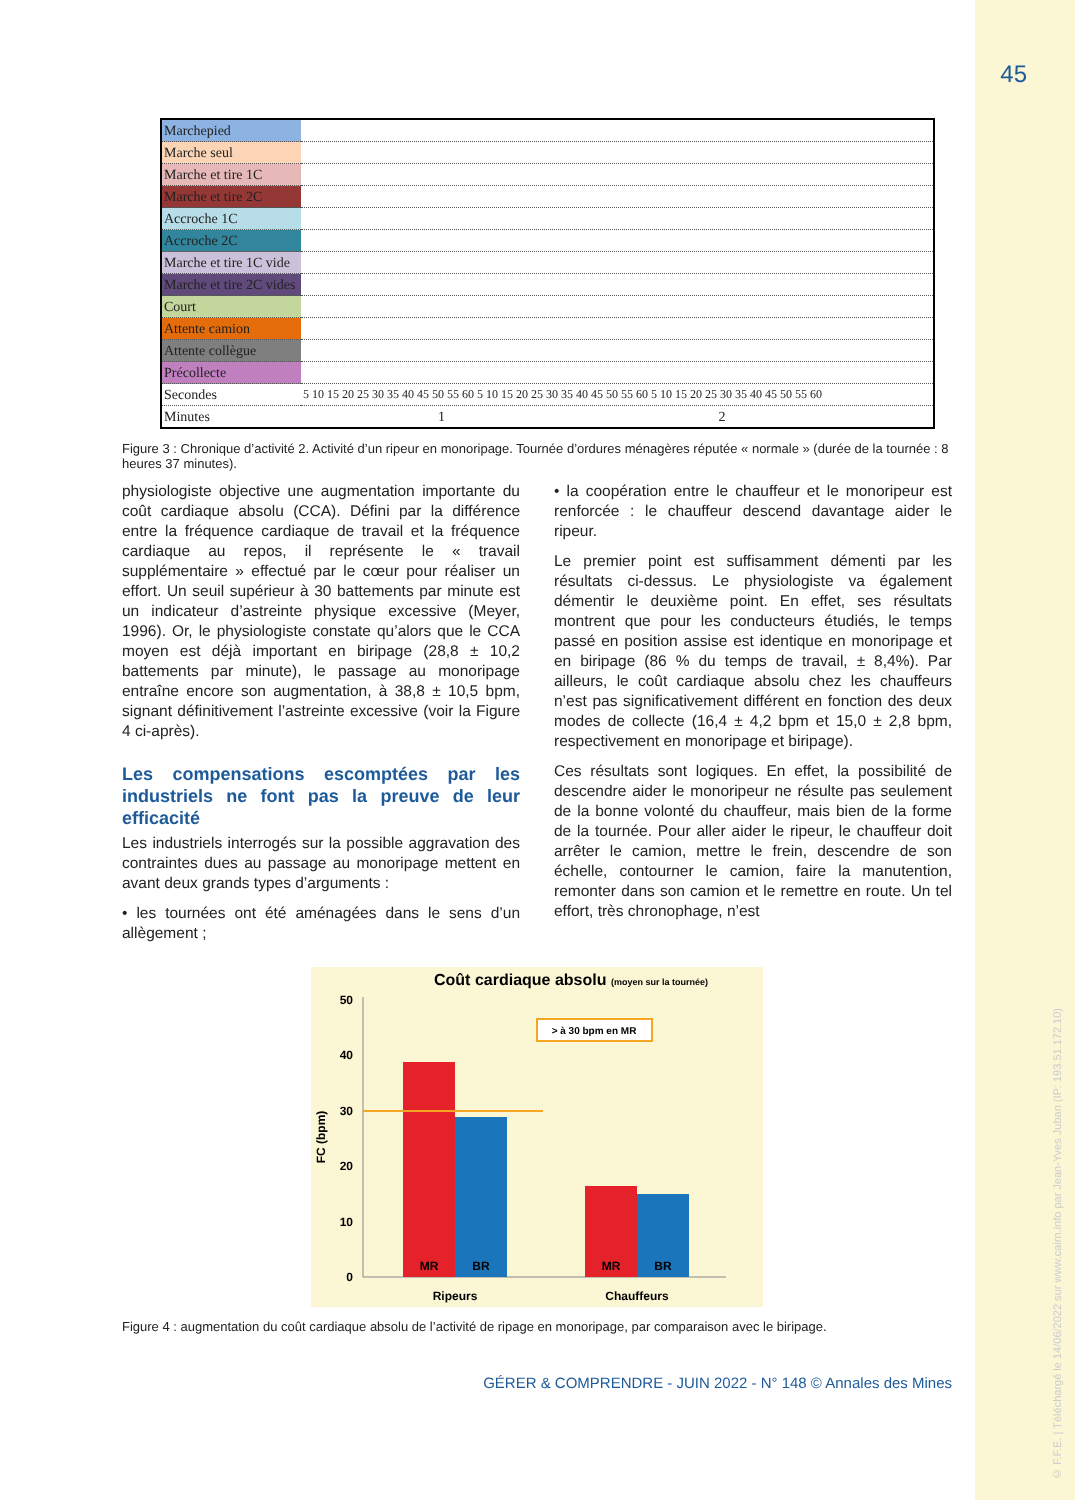45
| Marchepied | |
| Marche seul | |
| Marche et tire 1C | |
| Marche et tire 2C | |
| Accroche 1C | |
| Accroche 2C | |
| Marche et tire 1C vide | |
| Marche et tire 2C vides | |
| Court | |
| Attente camion | |
| Attente collègue | |
| Précollecte | |
| Secondes | 5 10 15 20 25 30 35 40 45 50 55 60 5 10 15 20 25 30 35 40 45 50 55 60 5 10 15 20 25 30 35 40 45 50 55 60 |
| Minutes | 1 2 |
Figure 3 : Chronique d’activité 2. Activité d’un ripeur en monoripage. Tournée d’ordures ménagères réputée « normale » (durée de la tournée : 8 heures 37 minutes).
physiologiste objective une augmentation importante du coût cardiaque absolu (CCA). Défini par la différence entre la fréquence cardiaque de travail et la fréquence cardiaque au repos, il représente le « travail supplémentaire » effectué par le cœur pour réaliser un effort. Un seuil supérieur à 30 battements par minute est un indicateur d’astreinte physique excessive (Meyer, 1996). Or, le physiologiste constate qu’alors que le CCA moyen est déjà important en biripage (28,8 ± 10,2 battements par minute), le passage au monoripage entraîne encore son augmentation, à 38,8 ± 10,5 bpm, signant définitivement l’astreinte excessive (voir la Figure 4 ci-après).
Les compensations escomptées par les industriels ne font pas la preuve de leur efficacité
Les industriels interrogés sur la possible aggravation des contraintes dues au passage au monoripage mettent en avant deux grands types d’arguments :
• les tournées ont été aménagées dans le sens d’un allègement ;
• la coopération entre le chauffeur et le monoripeur est renforcée : le chauffeur descend davantage aider le ripeur.
Le premier point est suffisamment démenti par les résultats ci-dessus. Le physiologiste va également démentir le deuxième point. En effet, ses résultats montrent que pour les conducteurs étudiés, le temps passé en position assise est identique en monoripage et en biripage (86 % du temps de travail, ± 8,4%). Par ailleurs, le coût cardiaque absolu chez les chauffeurs n’est pas significativement différent en fonction des deux modes de collecte (16,4 ± 4,2 bpm et 15,0 ± 2,8 bpm, respectivement en monoripage et biripage).
Ces résultats sont logiques. En effet, la possibilité de descendre aider le monoripeur ne résulte pas seulement de la bonne volonté du chauffeur, mais bien de la forme de la tournée. Pour aller aider le ripeur, le chauffeur doit arrêter le camion, mettre le frein, descendre de son échelle, contourner le camion, faire la manutention, remonter dans son camion et le remettre en route. Un tel effort, très chronophage, n’est
Coût cardiaque absolu (moyen sur la tournée)
0
10
20
30
40
50
FC (bpm)
> à 30 bpm en MR
MR
BR
MR
BR
Ripeurs
Chauffeurs
Figure 4 : augmentation du coût cardiaque absolu de l’activité de ripage en monoripage, par comparaison avec le biripage.
GÉRER & COMPRENDRE - JUIN 2022 - N° 148 © Annales des Mines
© F.F.E. | Téléchargé le 14/06/2022 sur www.cairn.info par Jean-Yves Juban (IP: 193.51.172.10)